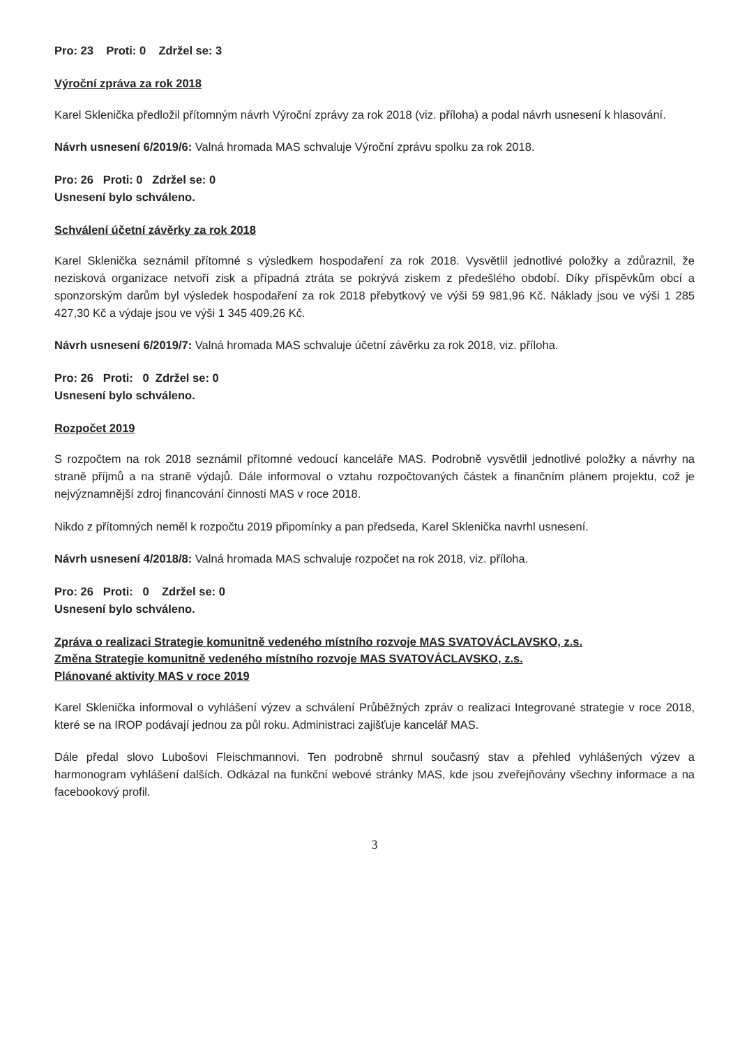Pro: 23 Proti: 0 Zdržel se: 3
Výroční zpráva za rok 2018
Karel Sklenička předložil přítomným návrh Výroční zprávy za rok 2018 (viz. příloha) a podal návrh usnesení k hlasování.
Návrh usnesení 6/2019/6: Valná hromada MAS schvaluje Výroční zprávu spolku za rok 2018.
Pro: 26 Proti: 0 Zdržel se: 0
Usnesení bylo schváleno.
Schválení účetní závěrky za rok 2018
Karel Sklenička seznámil přítomné s výsledkem hospodaření za rok 2018. Vysvětlil jednotlivé položky a zdůraznil, že nezisková organizace netvoří zisk a případná ztráta se pokrývá ziskem z předešlého období. Díky příspěvkům obcí a sponzorským darům byl výsledek hospodaření za rok 2018 přebytkový ve výši 59 981,96 Kč. Náklady jsou ve výši 1 285 427,30 Kč a výdaje jsou ve výši 1 345 409,26 Kč.
Návrh usnesení 6/2019/7: Valná hromada MAS schvaluje účetní závěrku za rok 2018, viz. příloha.
Pro: 26 Proti: 0 Zdržel se: 0
Usnesení bylo schváleno.
Rozpočet 2019
S rozpočtem na rok 2018 seznámil přítomné vedoucí kanceláře MAS. Podrobně vysvětlil jednotlivé položky a návrhy na straně příjmů a na straně výdajů. Dále informoval o vztahu rozpočtovaných částek a finančním plánem projektu, což je nejvýznamnější zdroj financování činnosti MAS v roce 2018.
Nikdo z přítomných neměl k rozpočtu 2019 připomínky a pan předseda, Karel Sklenička navrhl usnesení.
Návrh usnesení 4/2018/8: Valná hromada MAS schvaluje rozpočet na rok 2018, viz. příloha.
Pro: 26 Proti: 0 Zdržel se: 0
Usnesení bylo schváleno.
Zpráva o realizaci Strategie komunitně vedeného místního rozvoje MAS SVATOVÁCLAVSKO, z.s.
Změna Strategie komunitně vedeného místního rozvoje MAS SVATOVÁCLAVSKO, z.s.
Plánované aktivity MAS v roce 2019
Karel Sklenička informoval o vyhlášení výzev a schválení Průběžných zpráv o realizaci Integrované strategie v roce 2018, které se na IROP podávají jednou za půl roku. Administraci zajišťuje kancelář MAS.
Dále předal slovo Lubošovi Fleischmannovi. Ten podrobně shrnul současný stav a přehled vyhlášených výzev a harmonogram vyhlášení dalších. Odkázal na funkční webové stránky MAS, kde jsou zveřejňovány všechny informace a na facebookový profil.
3